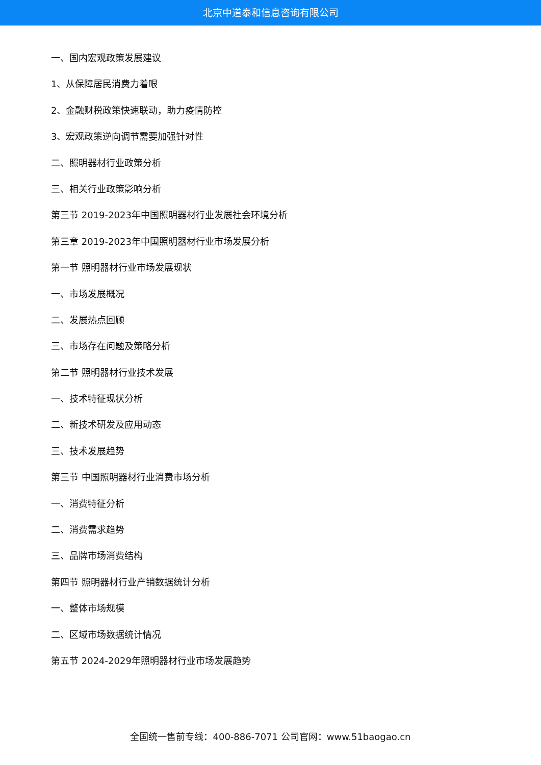北京中道泰和信息咨询有限公司
一、国内宏观政策发展建议
1、从保障居民消费力着眼
2、金融财税政策快速联动，助力疫情防控
3、宏观政策逆向调节需要加强针对性
二、照明器材行业政策分析
三、相关行业政策影响分析
第三节 2019-2023年中国照明器材行业发展社会环境分析
第三章 2019-2023年中国照明器材行业市场发展分析
第一节 照明器材行业市场发展现状
一、市场发展概况
二、发展热点回顾
三、市场存在问题及策略分析
第二节 照明器材行业技术发展
一、技术特征现状分析
二、新技术研发及应用动态
三、技术发展趋势
第三节 中国照明器材行业消费市场分析
一、消费特征分析
二、消费需求趋势
三、品牌市场消费结构
第四节 照明器材行业产销数据统计分析
一、整体市场规模
二、区域市场数据统计情况
第五节 2024-2029年照明器材行业市场发展趋势
全国统一售前专线：400-886-7071 公司官网：www.51baogao.cn